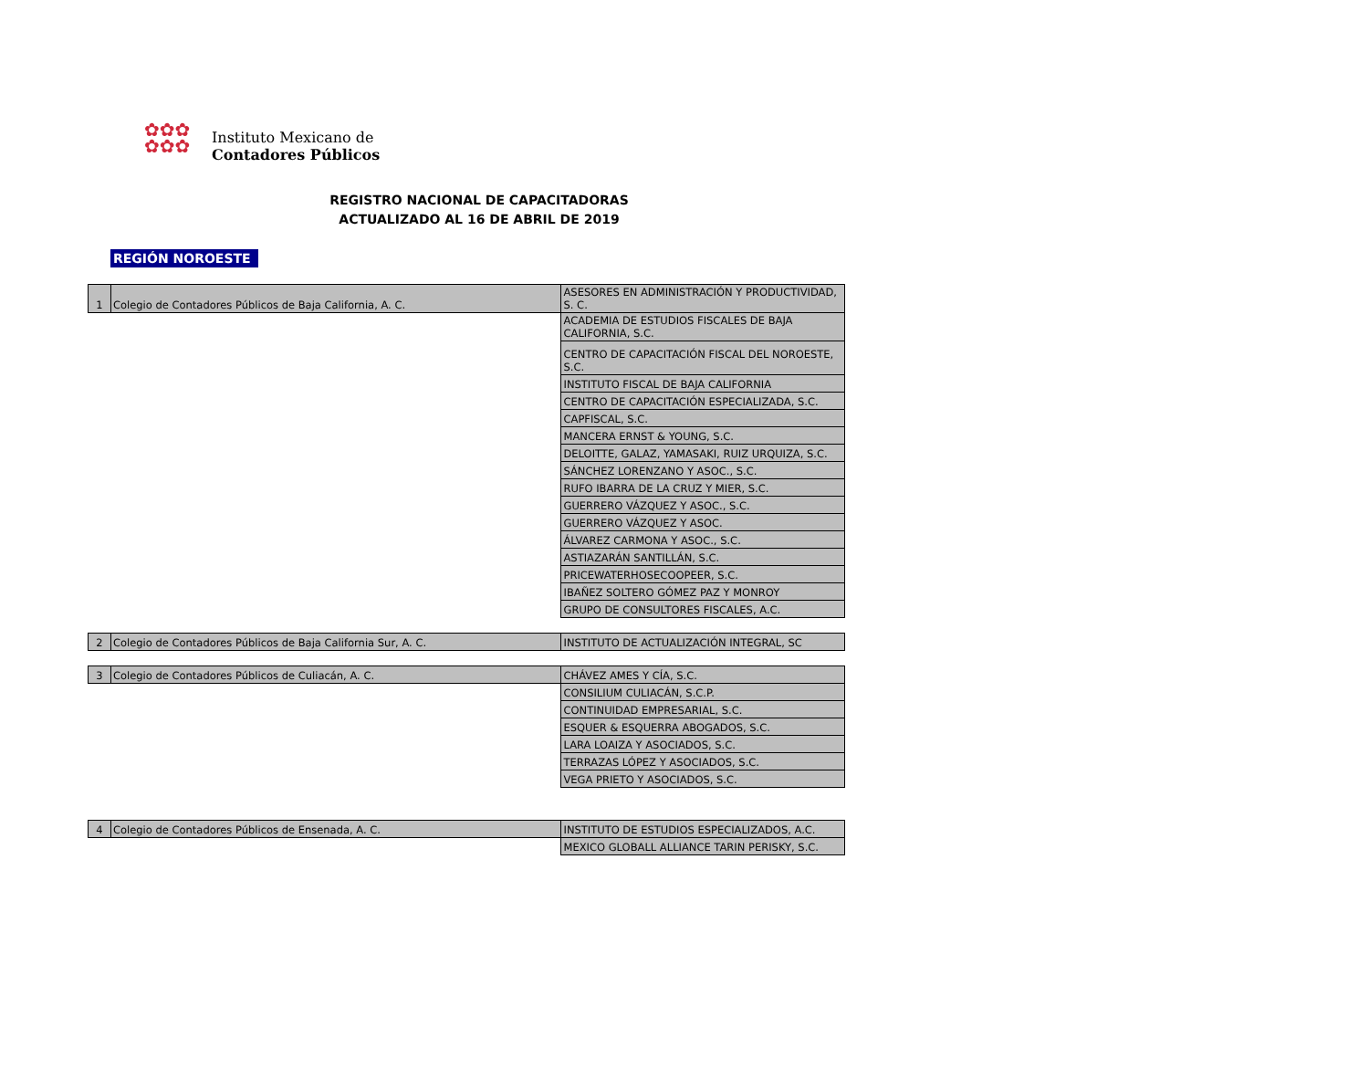✿✿✿
✿✿✿
Instituto Mexicano de
Contadores Públicos
REGISTRO NACIONAL DE CAPACITADORAS
ACTUALIZADO AL 16 DE ABRIL DE 2019
REGIÓN NOROESTE
| 1 | Colegio de Contadores Públicos de Baja California, A. C. | ASESORES EN ADMINISTRACIÓN Y PRODUCTIVIDAD, S. C. |
| | | ACADEMIA DE ESTUDIOS FISCALES DE BAJA CALIFORNIA, S.C. |
| | | CENTRO DE CAPACITACIÓN FISCAL DEL NOROESTE, S.C. |
| | | INSTITUTO FISCAL DE BAJA CALIFORNIA |
| | | CENTRO DE CAPACITACIÓN ESPECIALIZADA, S.C. |
| | | CAPFISCAL, S.C. |
| | | MANCERA ERNST & YOUNG, S.C. |
| | | DELOITTE, GALAZ, YAMASAKI, RUIZ URQUIZA, S.C. |
| | | SÁNCHEZ LORENZANO Y ASOC., S.C. |
| | | RUFO IBARRA DE LA CRUZ Y MIER, S.C. |
| | | GUERRERO VÁZQUEZ Y ASOC., S.C. |
| | | GUERRERO VÁZQUEZ Y ASOC. |
| | | ÁLVAREZ CARMONA Y ASOC., S.C. |
| | | ASTIAZARÁN SANTILLÁN, S.C. |
| | | PRICEWATERHOSECOOPEER, S.C. |
| | | IBAÑEZ SOLTERO GÓMEZ PAZ Y MONROY |
| | | GRUPO DE CONSULTORES FISCALES, A.C. |
| 2 | Colegio de Contadores Públicos de Baja California Sur, A. C. | INSTITUTO DE ACTUALIZACIÓN INTEGRAL, SC |
| 3 | Colegio de Contadores Públicos de Culiacán, A. C. | CHÁVEZ AMES Y CÍA, S.C. |
| | | CONSILIUM CULIACÁN, S.C.P. |
| | | CONTINUIDAD EMPRESARIAL, S.C. |
| | | ESQUER & ESQUERRA ABOGADOS, S.C. |
| | | LARA LOAIZA Y ASOCIADOS, S.C. |
| | | TERRAZAS LÓPEZ Y ASOCIADOS, S.C. |
| | | VEGA PRIETO Y ASOCIADOS, S.C. |
| 4 | Colegio de Contadores Públicos de Ensenada, A. C. | INSTITUTO DE ESTUDIOS ESPECIALIZADOS, A.C. |
| | | MEXICO GLOBALL ALLIANCE TARIN PERISKY, S.C. |